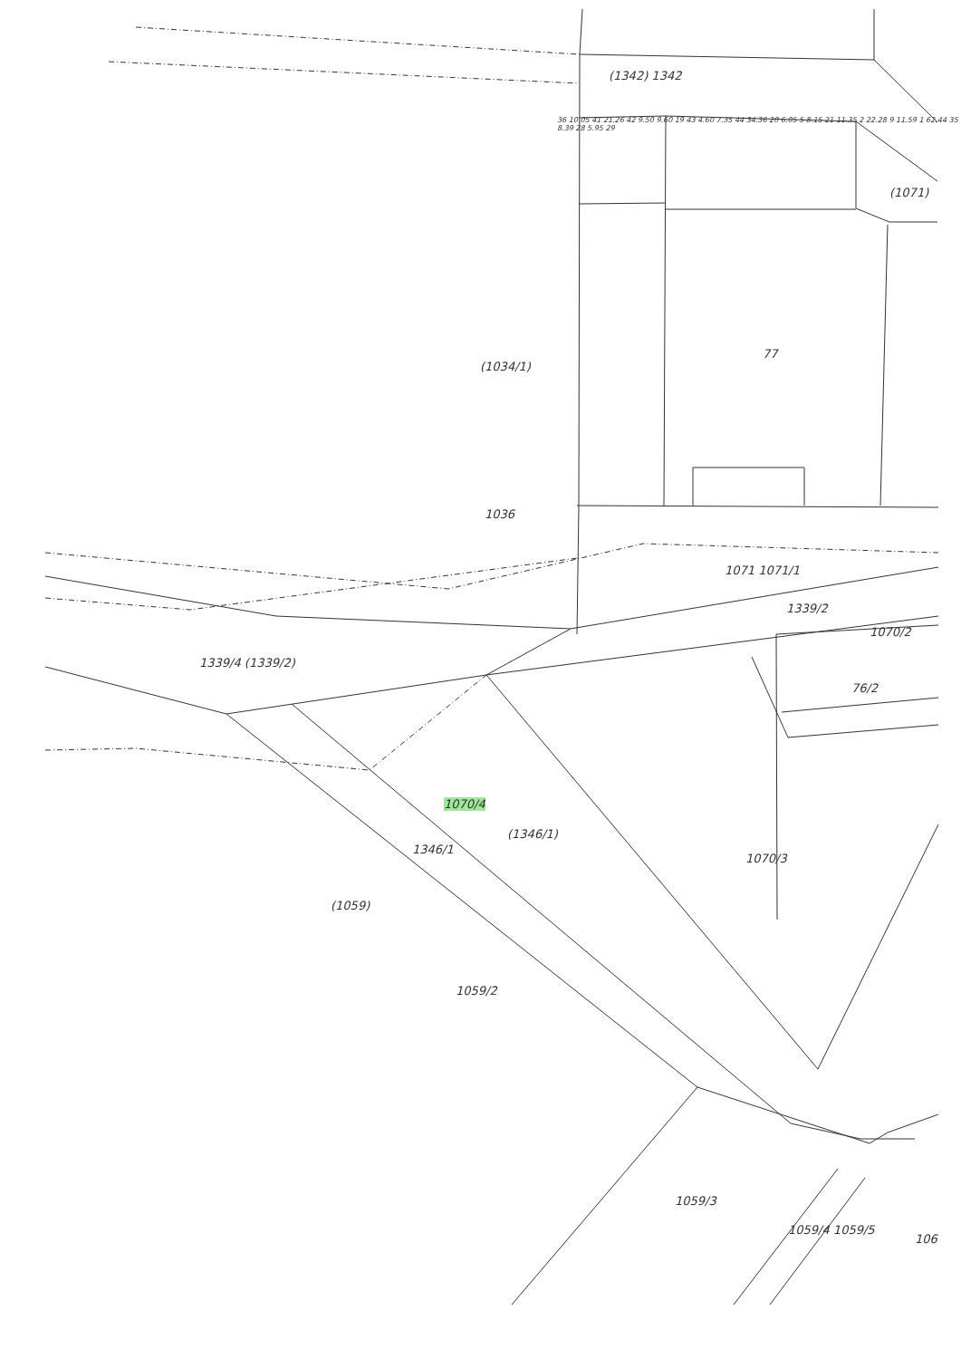(1342) 1342
(1034/1)
77
(1071)
1036
1071 1071/1
1339/2
1070/2
76/2
1339/4 (1339/2)
1070/4
(1346/1)
1346/1
1070/3
(1059)
1059/2
1059/3
1059/4 1059/5
106
36 10.05 41 21.26 42 9.50 9.60 19 43 4.60 7.35 44 34.36 20 6.05 5 8.15 21 11.35 2 22.28 9 11.59 1 62.44 35 8.39 28 5.95 29